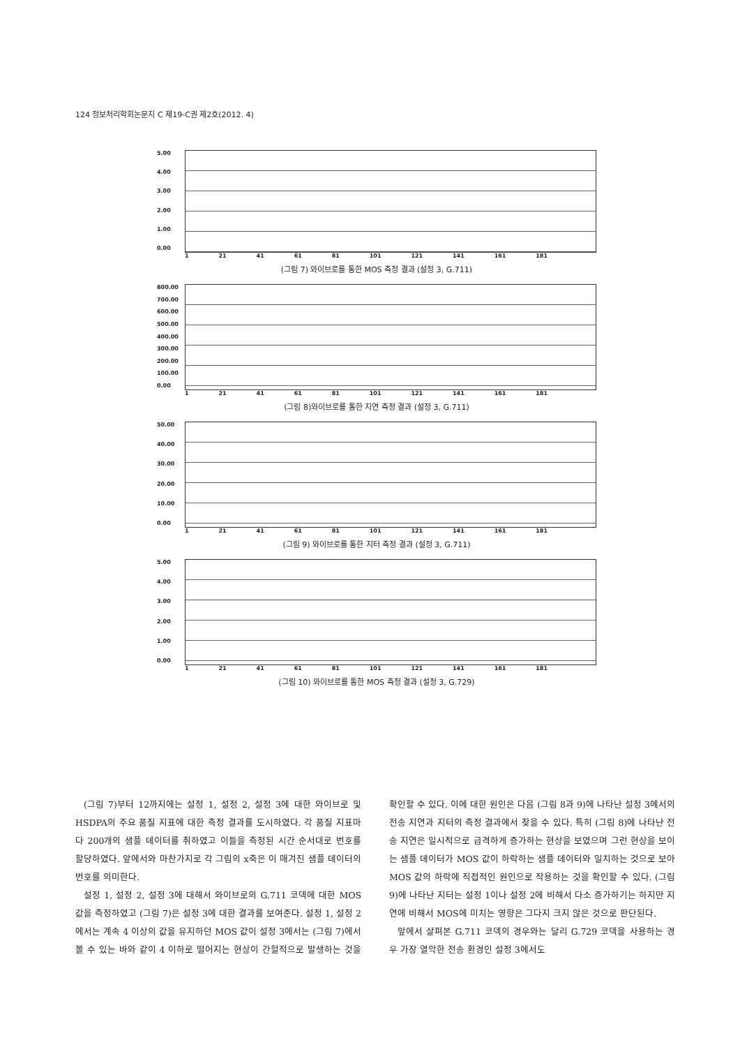124 정보처리학회논문지 C 제19-C권 제2호(2012. 4)
5.00
4.00
3.00
2.00
1.00
0.00
1 21 41 61 81 101 121 141 161 181
(그림 7) 와이브로를 통한 MOS 측정 결과 (설정 3, G.711)
800.00
700.00
600.00
500.00
400.00
300.00
200.00
100.00
0.00
1 21 41 61 81 101 121 141 161 181
(그림 8)와이브로를 통한 지연 측정 결과 (설정 3, G.711)
50.00
40.00
30.00
20.00
10.00
0.00
1 21 41 61 81 101 121 141 161 181
(그림 9) 와이브로를 통한 지터 측정 결과 (설정 3, G.711)
5.00
4.00
3.00
2.00
1.00
0.00
1 21 41 61 81 101 121 141 161 181
(그림 10) 와이브로를 통한 MOS 측정 결과 (설정 3, G.729)
(그림 7)부터 12까지에는 설정 1, 설정 2, 설정 3에 대한 와이브로 및 HSDPA의 주요 품질 지표에 대한 측정 결과를 도시하였다. 각 품질 지표마다 200개의 샘플 데이터를 취하였고 이들을 측정된 시간 순서대로 번호를 할당하였다. 앞에서와 마찬가지로 각 그림의 x축은 이 매겨진 샘플 데이터의 번호를 의미한다.
설정 1, 설정 2, 설정 3에 대해서 와이브로의 G.711 코덱에 대한 MOS 값을 측정하였고 (그림 7)은 설정 3에 대한 결과를 보여준다. 설정 1, 설정 2에서는 계속 4 이상의 값을 유지하던 MOS 값이 설정 3에서는 (그림 7)에서 볼 수 있는 바와 같이 4 이하로 떨어지는 현상이 간헐적으로 발생하는 것을 확인할 수 있다. 이에 대한 원인은 다음 (그림 8과 9)에 나타난 설정 3에서의 전송 지연과 지터의 측정 결과에서 찾을 수 있다. 특히 (그림 8)에 나타난 전송 지연은 일시적으로 급격하게 증가하는 현상을 보였으며 그런 현상을 보이는 샘플 데이터가 MOS 값이 하락하는 샘플 데이터와 일치하는 것으로 보아 MOS 값의 하락에 직접적인 원인으로 작용하는 것을 확인할 수 있다. (그림 9)에 나타난 지터는 설정 1이나 설정 2에 비해서 다소 증가하기는 하지만 지연에 비해서 MOS에 미치는 영향은 그다지 크지 않은 것으로 판단된다.
앞에서 살펴본 G.711 코덱의 경우와는 달리 G.729 코덱을 사용하는 경우 가장 열악한 전송 환경인 설정 3에서도